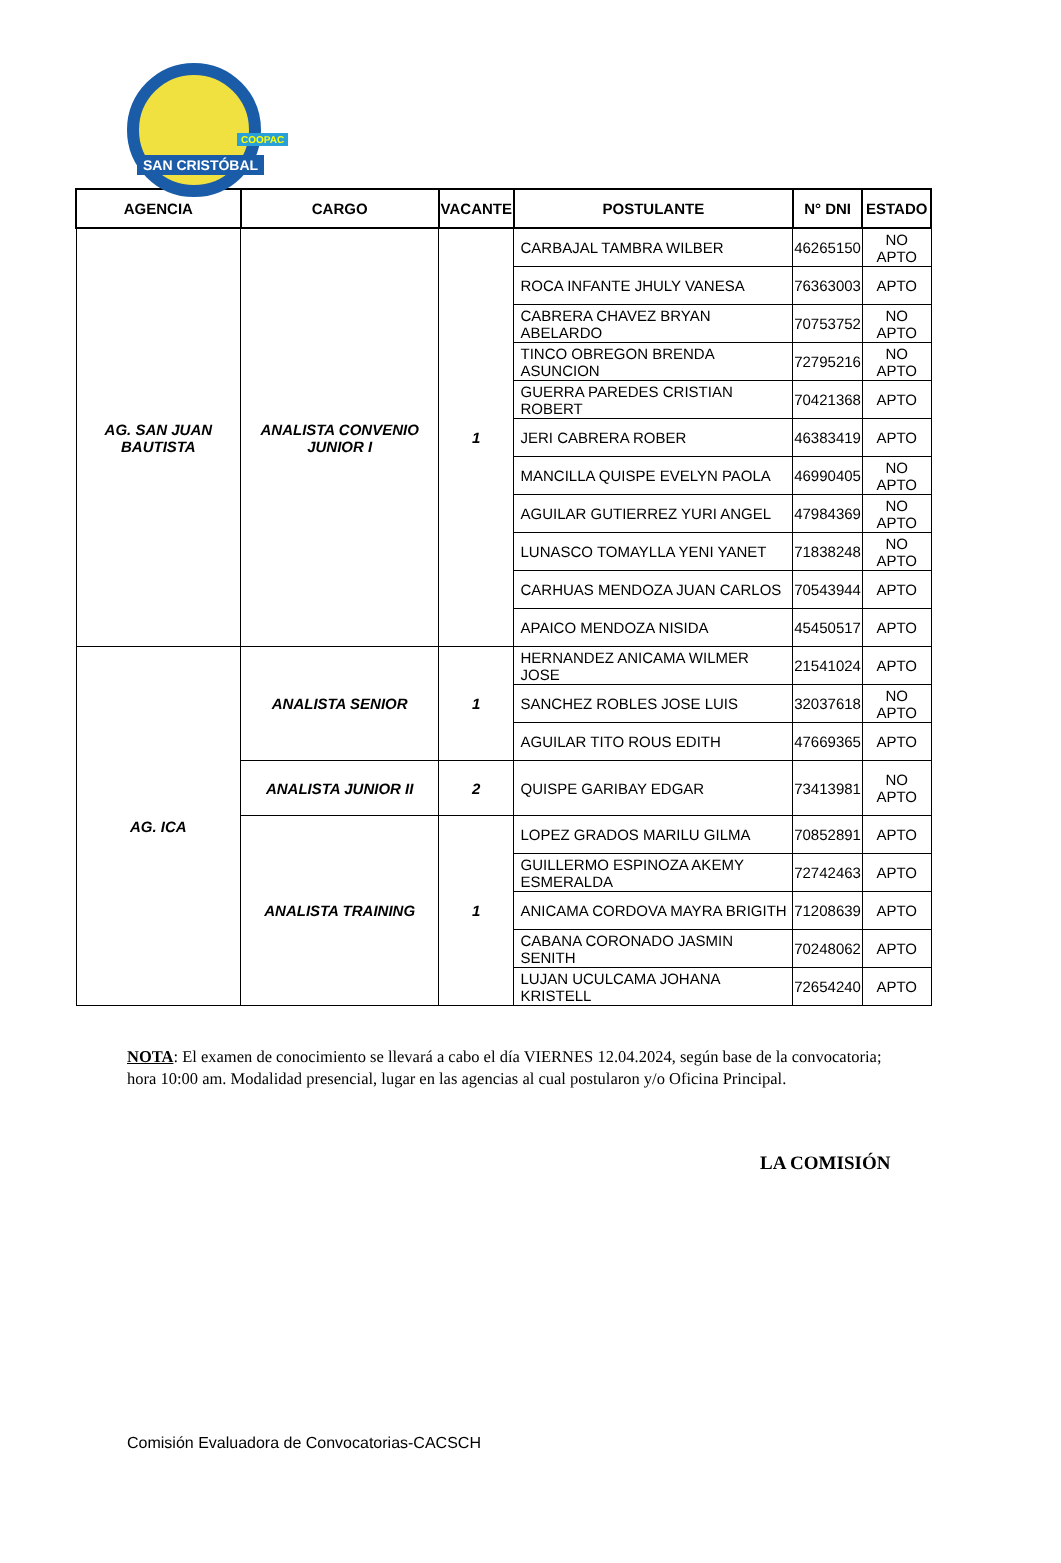COOPAC
SAN CRISTÓBAL
| AGENCIA | CARGO | VACANTE | POSTULANTE | N° DNI | ESTADO |
| --- | --- | --- | --- | --- | --- |
| AG. SAN JUAN BAUTISTA | ANALISTA CONVENIO JUNIOR I | 1 | CARBAJAL TAMBRA WILBER | 46265150 | NO APTO |
| | | | ROCA INFANTE JHULY VANESA | 76363003 | APTO |
| | | | CABRERA CHAVEZ BRYAN ABELARDO | 70753752 | NO APTO |
| | | | TINCO OBREGON BRENDA ASUNCION | 72795216 | NO APTO |
| | | | GUERRA PAREDES CRISTIAN ROBERT | 70421368 | APTO |
| | | | JERI CABRERA ROBER | 46383419 | APTO |
| | | | MANCILLA QUISPE EVELYN PAOLA | 46990405 | NO APTO |
| | | | AGUILAR GUTIERREZ YURI ANGEL | 47984369 | NO APTO |
| | | | LUNASCO TOMAYLLA YENI YANET | 71838248 | NO APTO |
| | | | CARHUAS MENDOZA JUAN CARLOS | 70543944 | APTO |
| | | | APAICO MENDOZA NISIDA | 45450517 | APTO |
| AG. ICA | ANALISTA SENIOR | 1 | HERNANDEZ ANICAMA WILMER JOSE | 21541024 | APTO |
| | | | SANCHEZ ROBLES JOSE LUIS | 32037618 | NO APTO |
| | | | AGUILAR TITO ROUS EDITH | 47669365 | APTO |
| | ANALISTA JUNIOR II | 2 | QUISPE GARIBAY EDGAR | 73413981 | NO APTO |
| | ANALISTA TRAINING | 1 | LOPEZ GRADOS MARILU GILMA | 70852891 | APTO |
| | | | GUILLERMO ESPINOZA AKEMY ESMERALDA | 72742463 | APTO |
| | | | ANICAMA CORDOVA MAYRA BRIGITH | 71208639 | APTO |
| | | | CABANA CORONADO JASMIN SENITH | 70248062 | APTO |
| | | | LUJAN UCULCAMA JOHANA KRISTELL | 72654240 | APTO |
NOTA: El examen de conocimiento se llevará a cabo el día VIERNES 12.04.2024, según base de la convocatoria; hora 10:00 am. Modalidad presencial, lugar en las agencias al cual postularon y/o Oficina Principal.
LA COMISIÓN
Comisión Evaluadora de Convocatorias-CACSCH